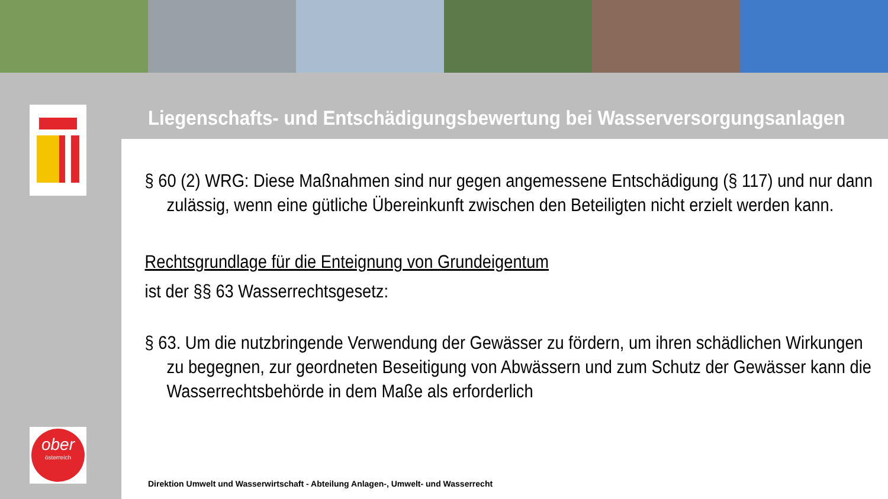ober
österreich
Liegenschafts- und Entschädigungsbewertung bei Wasserversorgungsanlagen
§ 60 (2) WRG: Diese Maßnahmen sind nur gegen angemessene Entschädigung (§ 117) und nur dann zulässig, wenn eine gütliche Übereinkunft zwischen den Beteiligten nicht erzielt werden kann.
Rechtsgrundlage für die Enteignung von Grundeigentum
ist der §§ 63 Wasserrechtsgesetz:
§ 63. Um die nutzbringende Verwendung der Gewässer zu fördern, um ihren schädlichen Wirkungen zu begegnen, zur geordneten Beseitigung von Abwässern und zum Schutz der Gewässer kann die Wasserrechtsbehörde in dem Maße als erforderlich
Direktion Umwelt und Wasserwirtschaft - Abteilung Anlagen-, Umwelt- und Wasserrecht